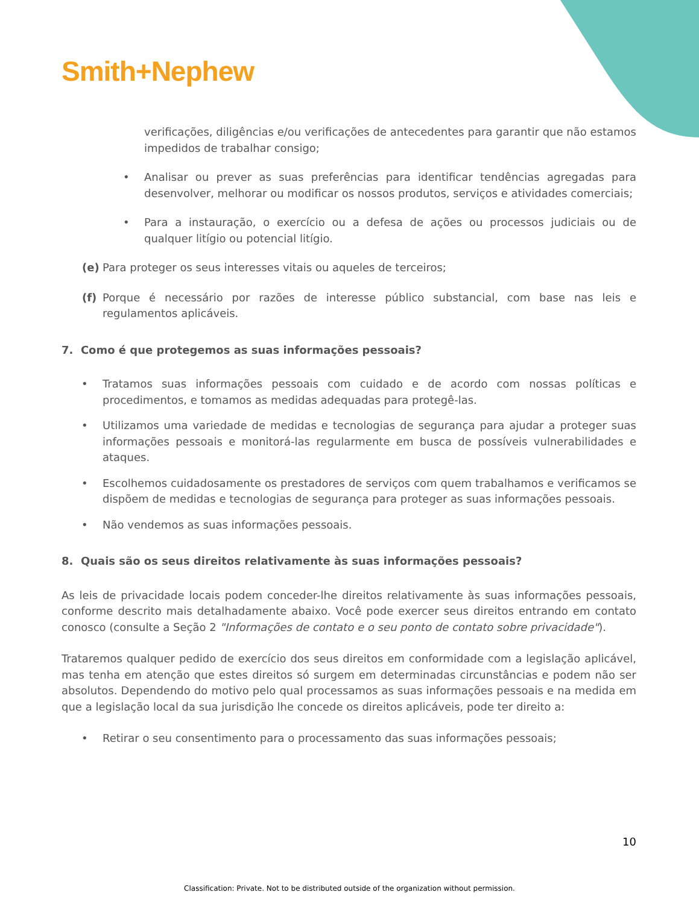Smith+Nephew
verificações, diligências e/ou verificações de antecedentes para garantir que não estamos impedidos de trabalhar consigo;
• Analisar ou prever as suas preferências para identificar tendências agregadas para desenvolver, melhorar ou modificar os nossos produtos, serviços e atividades comerciais;
• Para a instauração, o exercício ou a defesa de ações ou processos judiciais ou de qualquer litígio ou potencial litígio.
(e) Para proteger os seus interesses vitais ou aqueles de terceiros;
(f) Porque é necessário por razões de interesse público substancial, com base nas leis e regulamentos aplicáveis.
7. Como é que protegemos as suas informações pessoais?
• Tratamos suas informações pessoais com cuidado e de acordo com nossas políticas e procedimentos, e tomamos as medidas adequadas para protegê-las.
• Utilizamos uma variedade de medidas e tecnologias de segurança para ajudar a proteger suas informações pessoais e monitorá-las regularmente em busca de possíveis vulnerabilidades e ataques.
• Escolhemos cuidadosamente os prestadores de serviços com quem trabalhamos e verificamos se dispõem de medidas e tecnologias de segurança para proteger as suas informações pessoais.
• Não vendemos as suas informações pessoais.
8. Quais são os seus direitos relativamente às suas informações pessoais?
As leis de privacidade locais podem conceder-lhe direitos relativamente às suas informações pessoais, conforme descrito mais detalhadamente abaixo. Você pode exercer seus direitos entrando em contato conosco (consulte a Seção 2 "Informações de contato e o seu ponto de contato sobre privacidade").
Trataremos qualquer pedido de exercício dos seus direitos em conformidade com a legislação aplicável, mas tenha em atenção que estes direitos só surgem em determinadas circunstâncias e podem não ser absolutos. Dependendo do motivo pelo qual processamos as suas informações pessoais e na medida em que a legislação local da sua jurisdição lhe concede os direitos aplicáveis, pode ter direito a:
• Retirar o seu consentimento para o processamento das suas informações pessoais;
10
Classification: Private. Not to be distributed outside of the organization without permission.